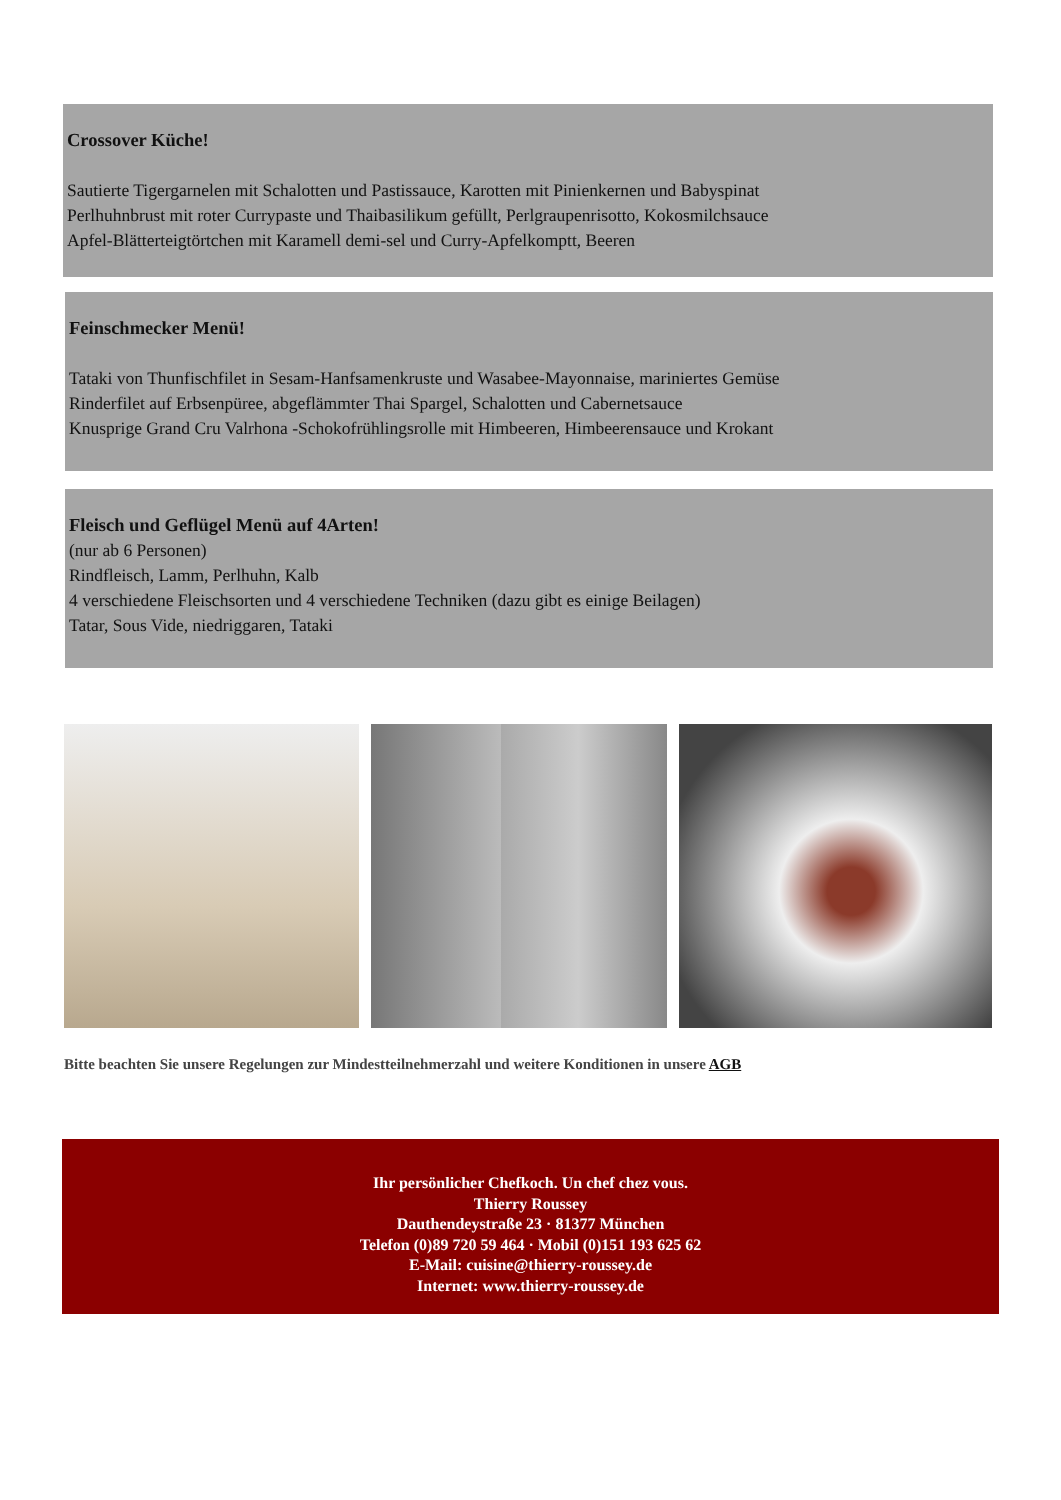Crossover Küche!
Sautierte Tigergarnelen mit Schalotten und Pastissauce, Karotten mit Pinienkernen und Babyspinat
Perlhuhnbrust mit roter Currypaste und Thaibasilikum gefüllt, Perlgraupenrisotto, Kokosmilchsauce
Apfel-Blätterteigtörtchen mit Karamell demi-sel und Curry-Apfelkomptt, Beeren
Feinschmecker Menü!
Tataki von Thunfischfilet in Sesam-Hanfsamenkruste und Wasabee-Mayonnaise, mariniertes Gemüse
Rinderfilet auf Erbsenpüree, abgeflämmter Thai Spargel, Schalotten und Cabernetsauce
Knusprige Grand Cru Valrhona -Schokofrühlingsrolle mit Himbeeren, Himbeerensauce und Krokant
Fleisch und Geflügel Menü auf 4Arten!
(nur ab 6 Personen)
Rindfleisch, Lamm, Perlhuhn, Kalb
4 verschiedene Fleischsorten und 4 verschiedene Techniken (dazu gibt es einige Beilagen)
Tatar, Sous Vide, niedriggaren, Tataki
Bitte beachten Sie unsere Regelungen zur Mindestteilnehmerzahl und weitere Konditionen in unsere AGB
Ihr persönlicher Chefkoch. Un chef chez vous.
Thierry Roussey
Dauthendeystraße 23 · 81377 München
Telefon (0)89 720 59 464 · Mobil (0)151 193 625 62
E-Mail: cuisine@thierry-roussey.de
Internet: www.thierry-roussey.de